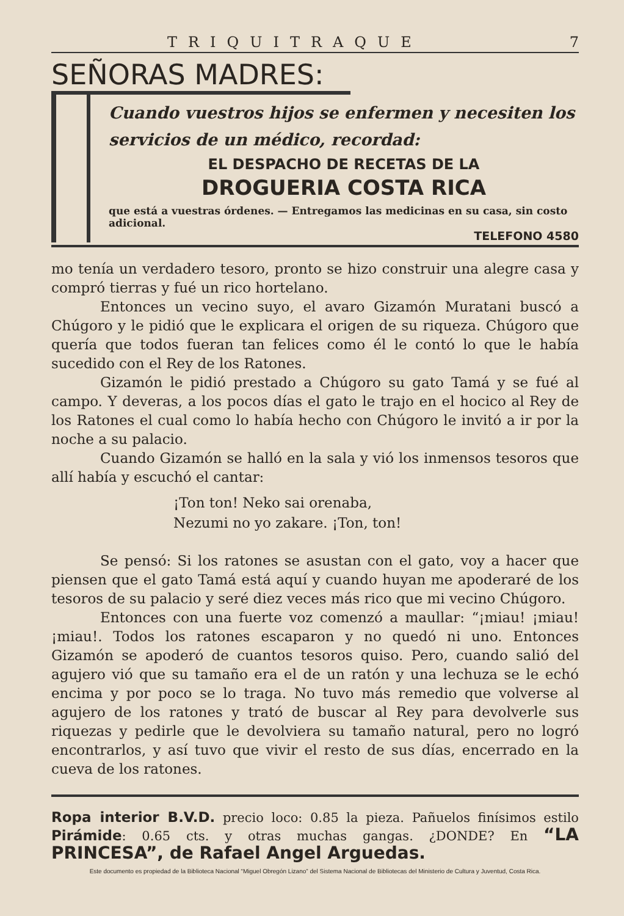TRIQUITRAQUE 7
SEÑORAS MADRES:
Cuando vuestros hijos se enfermen y necesiten los servicios de un médico, recordad:
EL DESPACHO DE RECETAS DE LA
DROGUERIA COSTA RICA
que está a vuestras órdenes. — Entregamos las medicinas en su casa, sin costo adicional.
TELEFONO 4580
mo tenía un verdadero tesoro, pronto se hizo construir una alegre casa y compró tierras y fué un rico hortelano.
Entonces un vecino suyo, el avaro Gizamón Muratani buscó a Chúgoro y le pidió que le explicara el origen de su riqueza. Chúgoro que quería que todos fueran tan felices como él le contó lo que le había sucedido con el Rey de los Ratones.
Gizamón le pidió prestado a Chúgoro su gato Tamá y se fué al campo. Y deveras, a los pocos días el gato le trajo en el hocico al Rey de los Ratones el cual como lo había hecho con Chúgoro le invitó a ir por la noche a su palacio.
Cuando Gizamón se halló en la sala y vió los inmensos tesoros que allí había y escuchó el cantar:
¡Ton ton! Neko sai orenaba,
Nezumi no yo zakare. ¡Ton, ton!
Se pensó: Si los ratones se asustan con el gato, voy a hacer que piensen que el gato Tamá está aquí y cuando huyan me apoderaré de los tesoros de su palacio y seré diez veces más rico que mi vecino Chúgoro.
Entonces con una fuerte voz comenzó a maullar: “¡miau! ¡miau! ¡miau!. Todos los ratones escaparon y no quedó ni uno. Entonces Gizamón se apoderó de cuantos tesoros quiso. Pero, cuando salió del agujero vió que su tamaño era el de un ratón y una lechuza se le echó encima y por poco se lo traga. No tuvo más remedio que volverse al agujero de los ratones y trató de buscar al Rey para devolverle sus riquezas y pedirle que le devolviera su tamaño natural, pero no logró encontrarlos, y así tuvo que vivir el resto de sus días, encerrado en la cueva de los ratones.
Ropa interior B.V.D. precio loco: 0.85 la pieza. Pañuelos finísimos estilo Pirámide: 0.65 cts. y otras muchas gangas. ¿DONDE? En “LA PRINCESA”, de Rafael Angel Arguedas.
Este documento es propiedad de la Biblioteca Nacional “Miguel Obregón Lizano” del Sistema Nacional de Bibliotecas del Ministerio de Cultura y Juventud, Costa Rica.